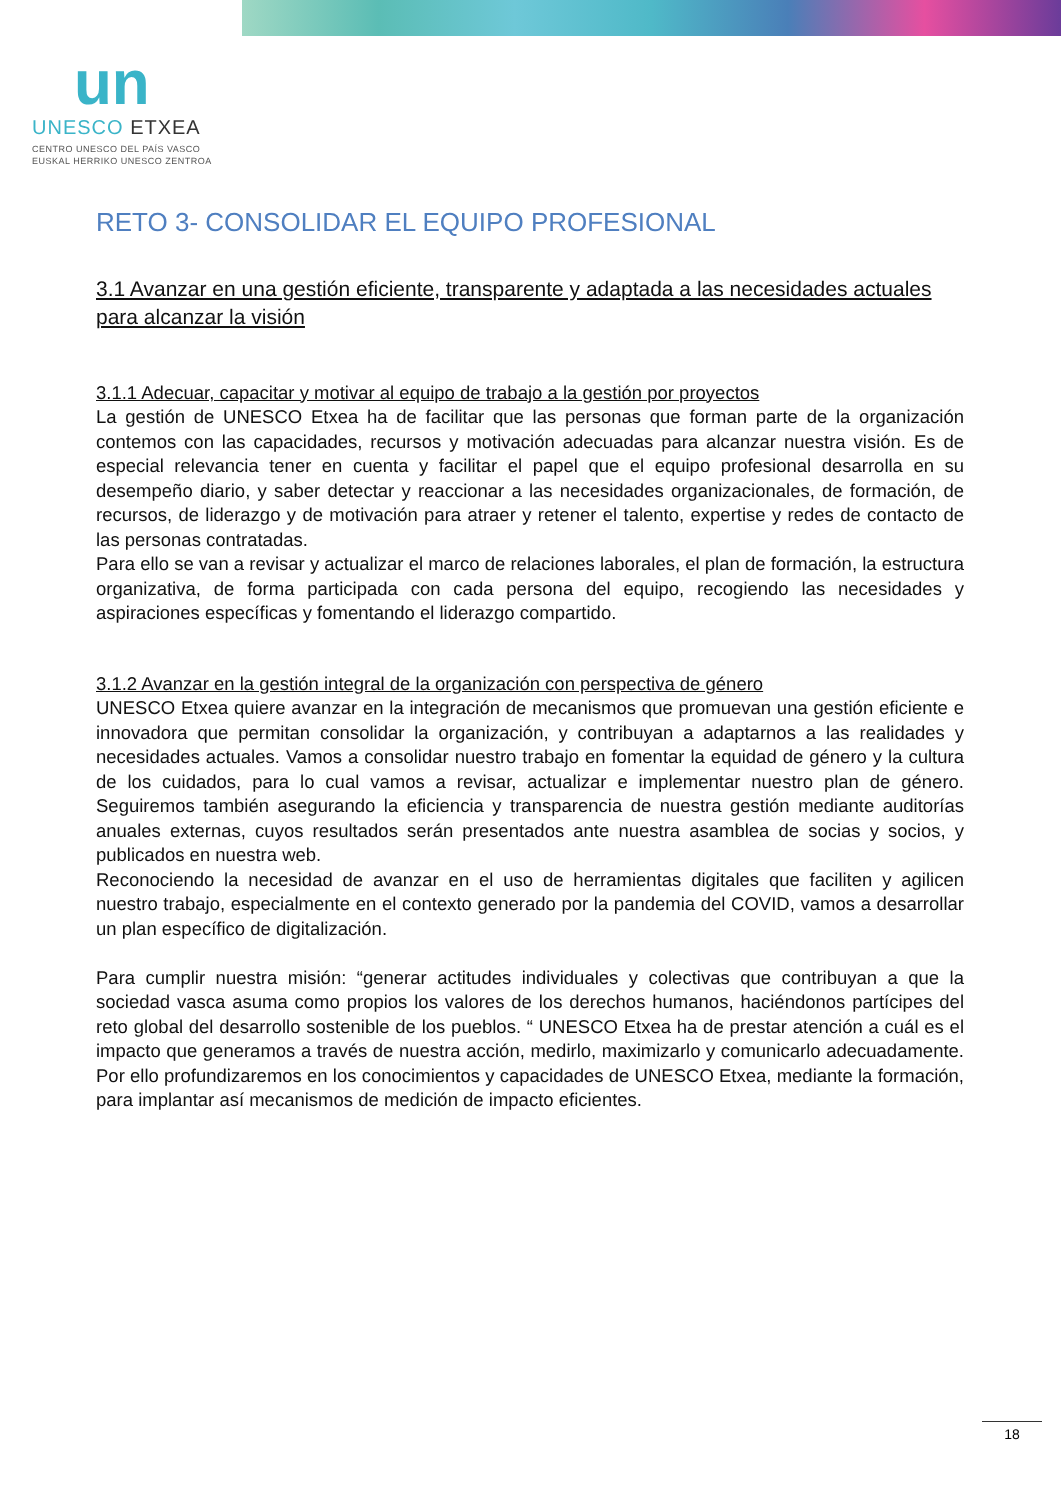un
UNESCO ETXEA
CENTRO UNESCO DEL PAÍS VASCO
EUSKAL HERRIKO UNESCO ZENTROA
RETO 3- CONSOLIDAR EL EQUIPO PROFESIONAL
3.1 Avanzar en una gestión eficiente, transparente y adaptada a las necesidades actuales para alcanzar la visión
3.1.1 Adecuar, capacitar y motivar al equipo de trabajo a la gestión por proyectos
La gestión de UNESCO Etxea ha de facilitar que las personas que forman parte de la organización contemos con las capacidades, recursos y motivación adecuadas para alcanzar nuestra visión. Es de especial relevancia tener en cuenta y facilitar el papel que el equipo profesional desarrolla en su desempeño diario, y saber detectar y reaccionar a las necesidades organizacionales, de formación, de recursos, de liderazgo y de motivación para atraer y retener el talento, expertise y redes de contacto de las personas contratadas.
Para ello se van a revisar y actualizar el marco de relaciones laborales, el plan de formación, la estructura organizativa, de forma participada con cada persona del equipo, recogiendo las necesidades y aspiraciones específicas y fomentando el liderazgo compartido.
3.1.2 Avanzar en la gestión integral de la organización con perspectiva de género
UNESCO Etxea quiere avanzar en la integración de mecanismos que promuevan una gestión eficiente e innovadora que permitan consolidar la organización, y contribuyan a adaptarnos a las realidades y necesidades actuales. Vamos a consolidar nuestro trabajo en fomentar la equidad de género y la cultura de los cuidados, para lo cual vamos a revisar, actualizar e implementar nuestro plan de género. Seguiremos también asegurando la eficiencia y transparencia de nuestra gestión mediante auditorías anuales externas, cuyos resultados serán presentados ante nuestra asamblea de socias y socios, y publicados en nuestra web.
Reconociendo la necesidad de avanzar en el uso de herramientas digitales que faciliten y agilicen nuestro trabajo, especialmente en el contexto generado por la pandemia del COVID, vamos a desarrollar un plan específico de digitalización.
Para cumplir nuestra misión: “generar actitudes individuales y colectivas que contribuyan a que la sociedad vasca asuma como propios los valores de los derechos humanos, haciéndonos partícipes del reto global del desarrollo sostenible de los pueblos. “ UNESCO Etxea ha de prestar atención a cuál es el impacto que generamos a través de nuestra acción, medirlo, maximizarlo y comunicarlo adecuadamente. Por ello profundizaremos en los conocimientos y capacidades de UNESCO Etxea, mediante la formación, para implantar así mecanismos de medición de impacto eficientes.
18